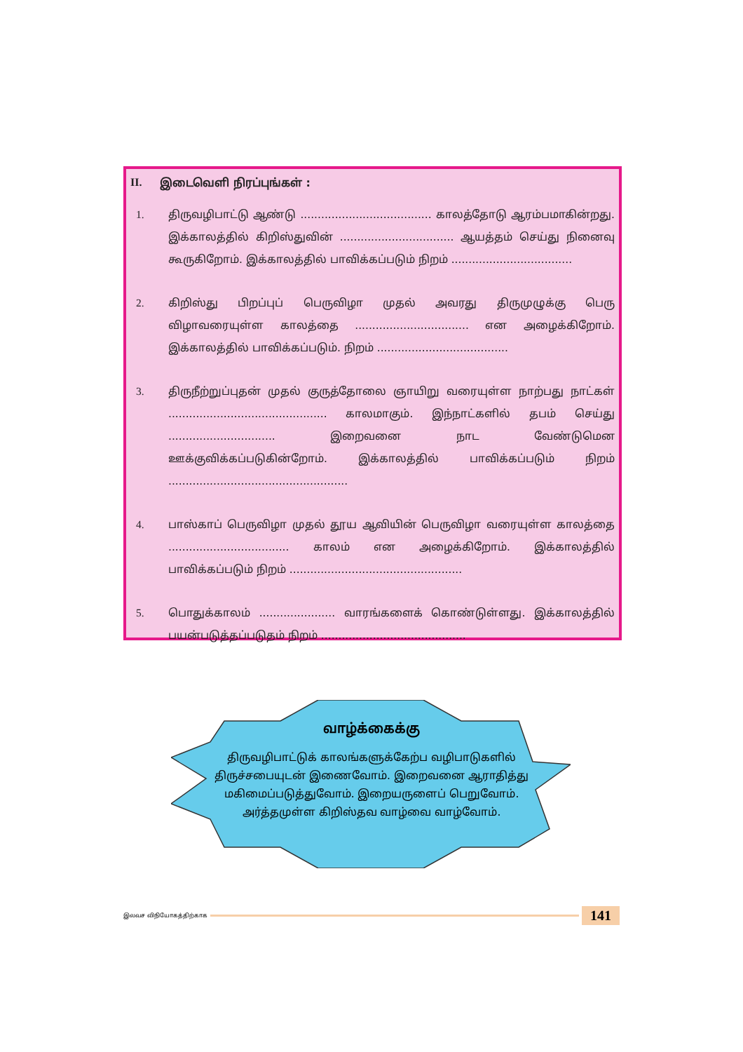II. இடைவெளி நிரப்புங்கள் :
1. திருவழிபாட்டு ஆண்டு ...................................... காலத்தோடு ஆரம்பமாகின்றது. இக்காலத்தில் கிறிஸ்துவின் ................................. ஆயத்தம் செய்து நினைவு கூருகிறோம். இக்காலத்தில் பாவிக்கப்படும் நிறம் ...................................
2. கிறிஸ்து பிறப்புப் பெருவிழா முதல் அவரது திருமுழுக்கு பெரு விழாவரையுள்ள காலத்தை ................................. என அழைக்கிறோம். இக்காலத்தில் பாவிக்கப்படும். நிறம் ......................................
3. திருநீற்றுப்புதன் முதல் குருத்தோலை ஞாயிறு வரையுள்ள நாற்பது நாட்கள் .............................................. காலமாகும். இந்நாட்களில் தபம் செய்து ............................... இறைவனை நாட வேண்டுமென ஊக்குவிக்கப்படுகின்றோம். இக்காலத்தில் பாவிக்கப்படும் நிறம் ....................................................
4. பாஸ்காப் பெருவிழா முதல் தூய ஆவியின் பெருவிழா வரையுள்ள காலத்தை ................................... காலம் என அழைக்கிறோம். இக்காலத்தில் பாவிக்கப்படும் நிறம் ..................................................
5. பொதுக்காலம் ...................... வாரங்களைக் கொண்டுள்ளது. இக்காலத்தில் பயன்படுத்தப்படுதம் நிறம் ..........................................
வாழ்க்கைக்கு
திருவழிபாட்டுக் காலங்களுக்கேற்ப வழிபாடுகளில் திருச்சபையுடன் இணைவோம். இறைவனை ஆராதித்து மகிமைப்படுத்துவோம். இறையருளைப் பெறுவோம். அர்த்தமுள்ள கிறிஸ்தவ வாழ்வை வாழ்வோம்.
இலவச விநியோகத்திற்காக
141